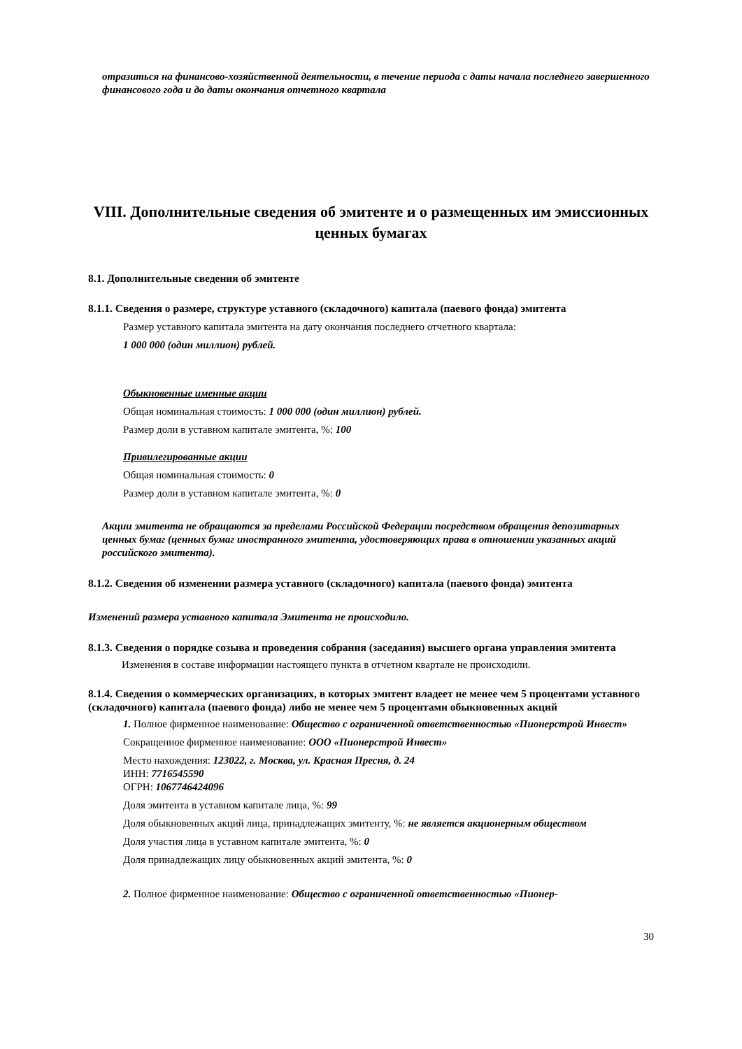отразиться на финансово-хозяйственной деятельности, в течение периода с даты начала последнего завершенного финансового года и до даты окончания отчетного квартала
VIII. Дополнительные сведения об эмитенте и о размещенных им эмиссионных ценных бумагах
8.1. Дополнительные сведения об эмитенте
8.1.1. Сведения о размере, структуре уставного (складочного) капитала (паевого фонда) эмитента
Размер уставного капитала эмитента на дату окончания последнего отчетного квартала:
1 000 000 (один миллион) рублей.
Обыкновенные именные акции
Общая номинальная стоимость: 1 000 000 (один миллион) рублей.
Размер доли в уставном капитале эмитента, %: 100
Привилегированные акции
Общая номинальная стоимость: 0
Размер доли в уставном капитале эмитента, %: 0
Акции эмитента не обращаются за пределами Российской Федерации посредством обращения депозитарных ценных бумаг (ценных бумаг иностранного эмитента, удостоверяющих права в отношении указанных акций российского эмитента).
8.1.2. Сведения об изменении размера уставного (складочного) капитала (паевого фонда) эмитента
Изменений размера уставного капитала Эмитента не происходило.
8.1.3. Сведения о порядке созыва и проведения собрания (заседания) высшего органа управления эмитента
Изменения в составе информации настоящего пункта в отчетном квартале не происходили.
8.1.4. Сведения о коммерческих организациях, в которых эмитент владеет не менее чем 5 процентами уставного (складочного) капитала (паевого фонда) либо не менее чем 5 процентами обыкновенных акций
1. Полное фирменное наименование: Общество с ограниченной ответственностью «Пионерстрой Инвест»
Сокращенное фирменное наименование: ООО «Пионерстрой Инвест»
Место нахождения: 123022, г. Москва, ул. Красная Пресня, д. 24
ИНН: 7716545590
ОГРН: 1067746424096
Доля эмитента в уставном капитале лица, %: 99
Доля обыкновенных акций лица, принадлежащих эмитенту, %: не является акционерным обществом
Доля участия лица в уставном капитале эмитента, %: 0
Доля принадлежащих лицу обыкновенных акций эмитента, %: 0
2. Полное фирменное наименование: Общество с ограниченной ответственностью «Пионер-
30